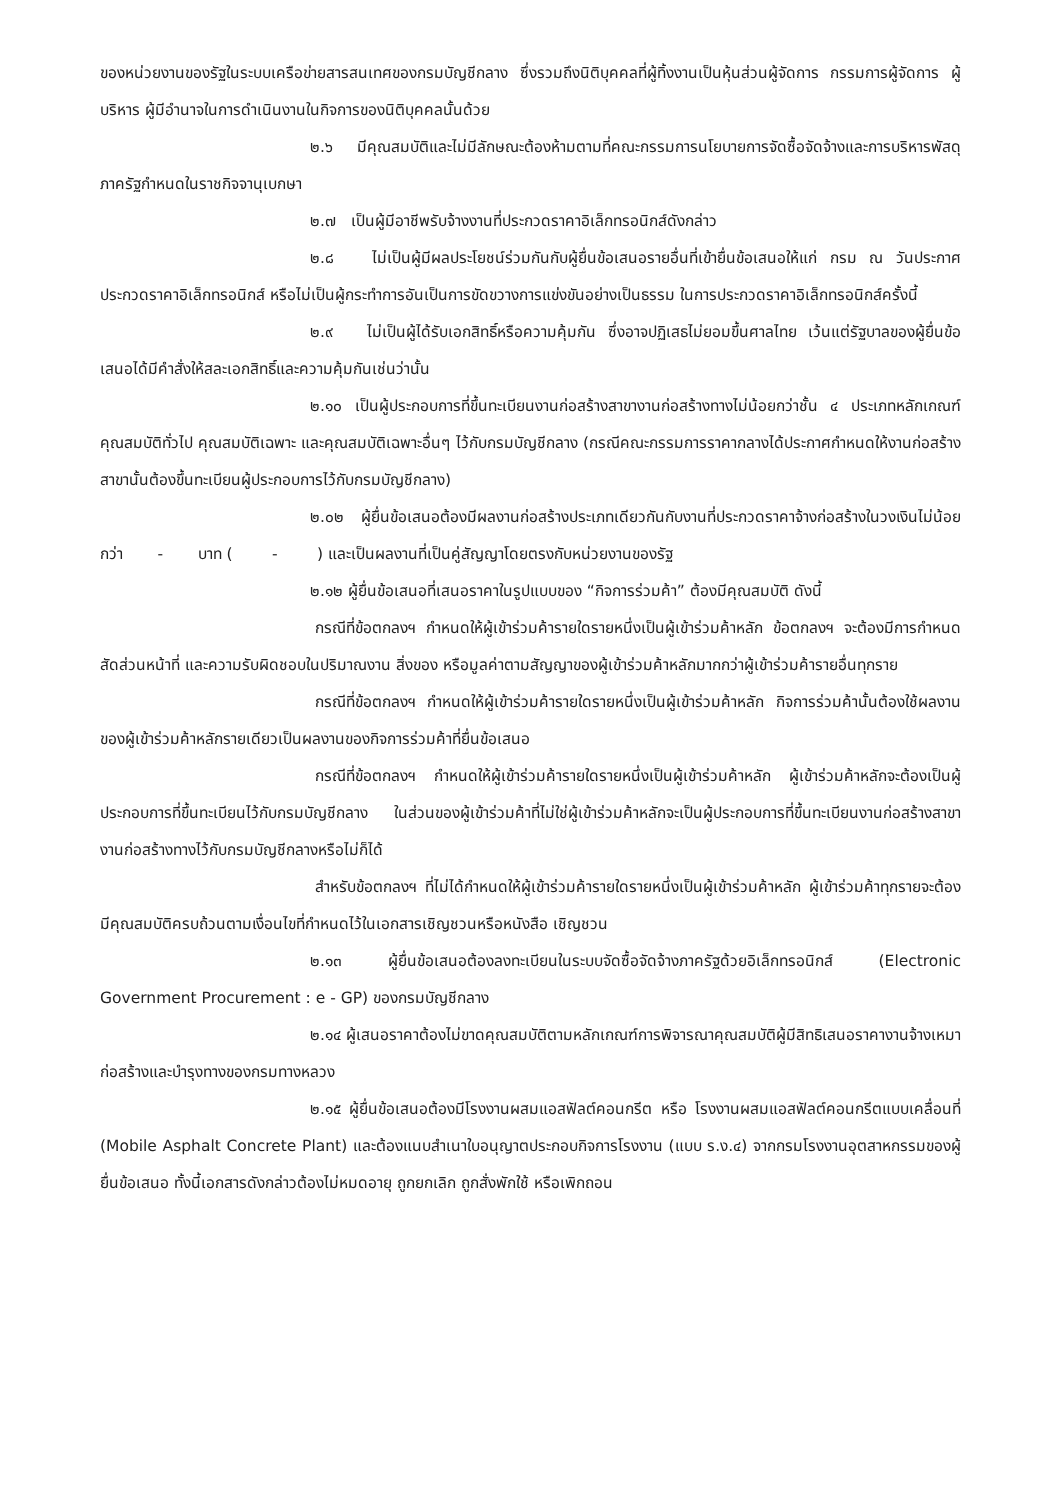ของหน่วยงานของรัฐในระบบเครือข่ายสารสนเทศของกรมบัญชีกลาง ซึ่งรวมถึงนิติบุคคลที่ผู้ทิ้งงานเป็นหุ้นส่วนผู้จัดการ กรรมการผู้จัดการ ผู้บริหาร ผู้มีอำนาจในการดำเนินงานในกิจการของนิติบุคคลนั้นด้วย
๒.๖ มีคุณสมบัติและไม่มีลักษณะต้องห้ามตามที่คณะกรรมการนโยบายการจัดซื้อจัดจ้างและการบริหารพัสดุภาครัฐกำหนดในราชกิจจานุเบกษา
๒.๗ เป็นผู้มีอาชีพรับจ้างงานที่ประกวดราคาอิเล็กทรอนิกส์ดังกล่าว
๒.๘ ไม่เป็นผู้มีผลประโยชน์ร่วมกันกับผู้ยื่นข้อเสนอรายอื่นที่เข้ายื่นข้อเสนอให้แก่ กรม ณ วันประกาศประกวดราคาอิเล็กทรอนิกส์ หรือไม่เป็นผู้กระทำการอันเป็นการขัดขวางการแข่งขันอย่างเป็นธรรม ในการประกวดราคาอิเล็กทรอนิกส์ครั้งนี้
๒.๙ ไม่เป็นผู้ได้รับเอกสิทธิ์หรือความคุ้มกัน ซึ่งอาจปฏิเสธไม่ยอมขึ้นศาลไทย เว้นแต่รัฐบาลของผู้ยื่นข้อเสนอได้มีคำสั่งให้สละเอกสิทธิ์และความคุ้มกันเช่นว่านั้น
๒.๑๐ เป็นผู้ประกอบการที่ขึ้นทะเบียนงานก่อสร้างสาขางานก่อสร้างทางไม่น้อยกว่าชั้น ๔ ประเภทหลักเกณฑ์คุณสมบัติทั่วไป คุณสมบัติเฉพาะ และคุณสมบัติเฉพาะอื่นๆ ไว้กับกรมบัญชีกลาง (กรณีคณะกรรมการราคากลางได้ประกาศกำหนดให้งานก่อสร้าง สาขานั้นต้องขึ้นทะเบียนผู้ประกอบการไว้กับกรมบัญชีกลาง)
๒.๐๒ ผู้ยื่นข้อเสนอต้องมีผลงานก่อสร้างประเภทเดียวกันกับงานที่ประกวดราคาจ้างก่อสร้างในวงเงินไม่น้อยกว่า - บาท ( - ) และเป็นผลงานที่เป็นคู่สัญญาโดยตรงกับหน่วยงานของรัฐ
๒.๑๒ ผู้ยื่นข้อเสนอที่เสนอราคาในรูปแบบของ “กิจการร่วมค้า” ต้องมีคุณสมบัติ ดังนี้
กรณีที่ข้อตกลงฯ กำหนดให้ผู้เข้าร่วมค้ารายใดรายหนึ่งเป็นผู้เข้าร่วมค้าหลัก ข้อตกลงฯ จะต้องมีการกำหนดสัดส่วนหน้าที่ และความรับผิดชอบในปริมาณงาน สิ่งของ หรือมูลค่าตามสัญญาของผู้เข้าร่วมค้าหลักมากกว่าผู้เข้าร่วมค้ารายอื่นทุกราย
กรณีที่ข้อตกลงฯ กำหนดให้ผู้เข้าร่วมค้ารายใดรายหนึ่งเป็นผู้เข้าร่วมค้าหลัก กิจการร่วมค้านั้นต้องใช้ผลงานของผู้เข้าร่วมค้าหลักรายเดียวเป็นผลงานของกิจการร่วมค้าที่ยื่นข้อเสนอ
กรณีที่ข้อตกลงฯ กำหนดให้ผู้เข้าร่วมค้ารายใดรายหนึ่งเป็นผู้เข้าร่วมค้าหลัก ผู้เข้าร่วมค้าหลักจะต้องเป็นผู้ประกอบการที่ขึ้นทะเบียนไว้กับกรมบัญชีกลาง ในส่วนของผู้เข้าร่วมค้าที่ไม่ใช่ผู้เข้าร่วมค้าหลักจะเป็นผู้ประกอบการที่ขึ้นทะเบียนงานก่อสร้างสาขางานก่อสร้างทางไว้กับกรมบัญชีกลางหรือไม่ก็ได้
สำหรับข้อตกลงฯ ที่ไม่ได้กำหนดให้ผู้เข้าร่วมค้ารายใดรายหนึ่งเป็นผู้เข้าร่วมค้าหลัก ผู้เข้าร่วมค้าทุกรายจะต้องมีคุณสมบัติครบถ้วนตามเงื่อนไขที่กำหนดไว้ในเอกสารเชิญชวนหรือหนังสือ เชิญชวน
๒.๑๓ ผู้ยื่นข้อเสนอต้องลงทะเบียนในระบบจัดซื้อจัดจ้างภาครัฐด้วยอิเล็กทรอนิกส์ (Electronic Government Procurement : e - GP) ของกรมบัญชีกลาง
๒.๑๔ ผู้เสนอราคาต้องไม่ขาดคุณสมบัติตามหลักเกณฑ์การพิจารณาคุณสมบัติผู้มีสิทธิเสนอราคางานจ้างเหมาก่อสร้างและบำรุงทางของกรมทางหลวง
๒.๑๕ ผู้ยื่นข้อเสนอต้องมีโรงงานผสมแอสฟัลต์คอนกรีต หรือ โรงงานผสมแอสฟัลต์คอนกรีตแบบเคลื่อนที่ (Mobile Asphalt Concrete Plant) และต้องแนบสำเนาใบอนุญาตประกอบกิจการโรงงาน (แบบ ร.ง.๔) จากกรมโรงงานอุตสาหกรรมของผู้ยื่นข้อเสนอ ทั้งนี้เอกสารดังกล่าวต้องไม่หมดอายุ ถูกยกเลิก ถูกสั่งพักใช้ หรือเพิกถอน